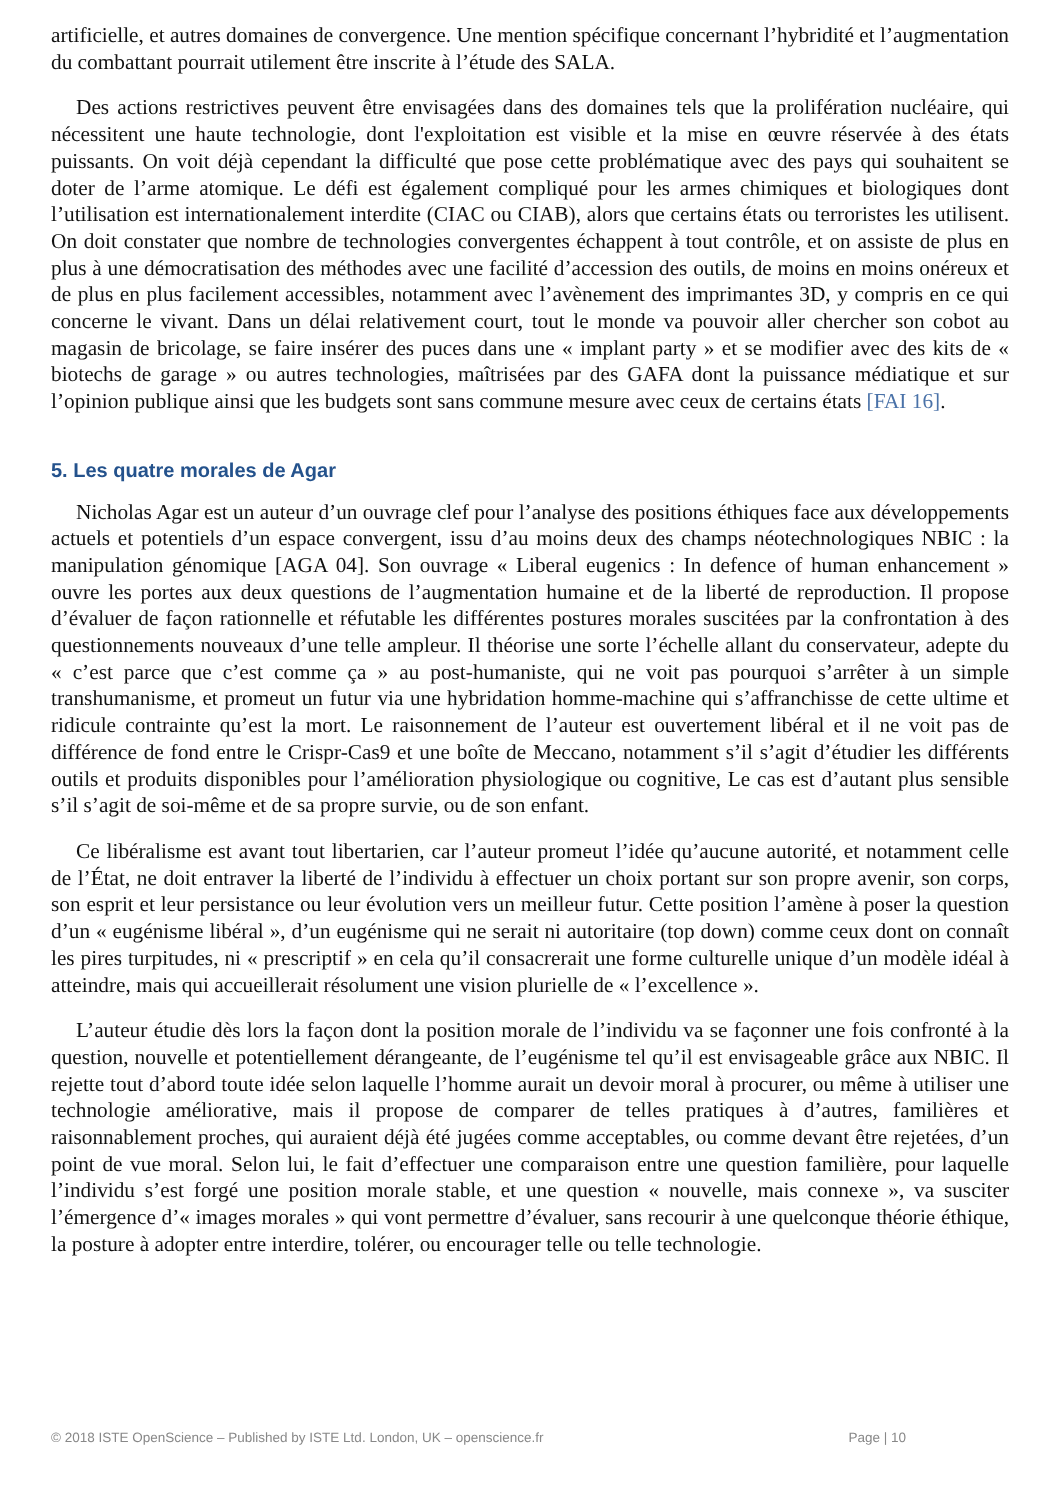artificielle, et autres domaines de convergence. Une mention spécifique concernant l’hybridité et l’augmentation du combattant pourrait utilement être inscrite à l’étude des SALA.
Des actions restrictives peuvent être envisagées dans des domaines tels que la prolifération nucléaire, qui nécessitent une haute technologie, dont l'exploitation est visible et la mise en œuvre réservée à des états puissants. On voit déjà cependant la difficulté que pose cette problématique avec des pays qui souhaitent se doter de l’arme atomique. Le défi est également compliqué pour les armes chimiques et biologiques dont l’utilisation est internationalement interdite (CIAC ou CIAB), alors que certains états ou terroristes les utilisent. On doit constater que nombre de technologies convergentes échappent à tout contrôle, et on assiste de plus en plus à une démocratisation des méthodes avec une facilité d’accession des outils, de moins en moins onéreux et de plus en plus facilement accessibles, notamment avec l’avènement des imprimantes 3D, y compris en ce qui concerne le vivant. Dans un délai relativement court, tout le monde va pouvoir aller chercher son cobot au magasin de bricolage, se faire insérer des puces dans une « implant party » et se modifier avec des kits de « biotechs de garage » ou autres technologies, maîtrisées par des GAFA dont la puissance médiatique et sur l’opinion publique ainsi que les budgets sont sans commune mesure avec ceux de certains états [FAI 16].
5. Les quatre morales de Agar
Nicholas Agar est un auteur d’un ouvrage clef pour l’analyse des positions éthiques face aux développements actuels et potentiels d’un espace convergent, issu d’au moins deux des champs néotechnologiques NBIC : la manipulation génomique [AGA 04]. Son ouvrage « Liberal eugenics : In defence of human enhancement » ouvre les portes aux deux questions de l’augmentation humaine et de la liberté de reproduction. Il propose d’évaluer de façon rationnelle et réfutable les différentes postures morales suscitées par la confrontation à des questionnements nouveaux d’une telle ampleur. Il théorise une sorte l’échelle allant du conservateur, adepte du « c’est parce que c’est comme ça » au post-humaniste, qui ne voit pas pourquoi s’arrêter à un simple transhumanisme, et promeut un futur via une hybridation homme-machine qui s’affranchisse de cette ultime et ridicule contrainte qu’est la mort. Le raisonnement de l’auteur est ouvertement libéral et il ne voit pas de différence de fond entre le Crispr-Cas9 et une boîte de Meccano, notamment s’il s’agit d’étudier les différents outils et produits disponibles pour l’amélioration physiologique ou cognitive, Le cas est d’autant plus sensible s’il s’agit de soi-même et de sa propre survie, ou de son enfant.
Ce libéralisme est avant tout libertarien, car l’auteur promeut l’idée qu’aucune autorité, et notamment celle de l’État, ne doit entraver la liberté de l’individu à effectuer un choix portant sur son propre avenir, son corps, son esprit et leur persistance ou leur évolution vers un meilleur futur. Cette position l’amène à poser la question d’un « eugénisme libéral », d’un eugénisme qui ne serait ni autoritaire (top down) comme ceux dont on connaît les pires turpitudes, ni « prescriptif » en cela qu’il consacrerait une forme culturelle unique d’un modèle idéal à atteindre, mais qui accueillerait résolument une vision plurielle de « l’excellence ».
L’auteur étudie dès lors la façon dont la position morale de l’individu va se façonner une fois confronté à la question, nouvelle et potentiellement dérangeante, de l’eugénisme tel qu’il est envisageable grâce aux NBIC. Il rejette tout d’abord toute idée selon laquelle l’homme aurait un devoir moral à procurer, ou même à utiliser une technologie améliorative, mais il propose de comparer de telles pratiques à d’autres, familières et raisonnablement proches, qui auraient déjà été jugées comme acceptables, ou comme devant être rejetées, d’un point de vue moral. Selon lui, le fait d’effectuer une comparaison entre une question familière, pour laquelle l’individu s’est forgé une position morale stable, et une question « nouvelle, mais connexe », va susciter l’émergence d’« images morales » qui vont permettre d’évaluer, sans recourir à une quelconque théorie éthique, la posture à adopter entre interdire, tolérer, ou encourager telle ou telle technologie.
© 2018 ISTE OpenScience – Published by ISTE Ltd. London, UK – openscience.fr Page | 10